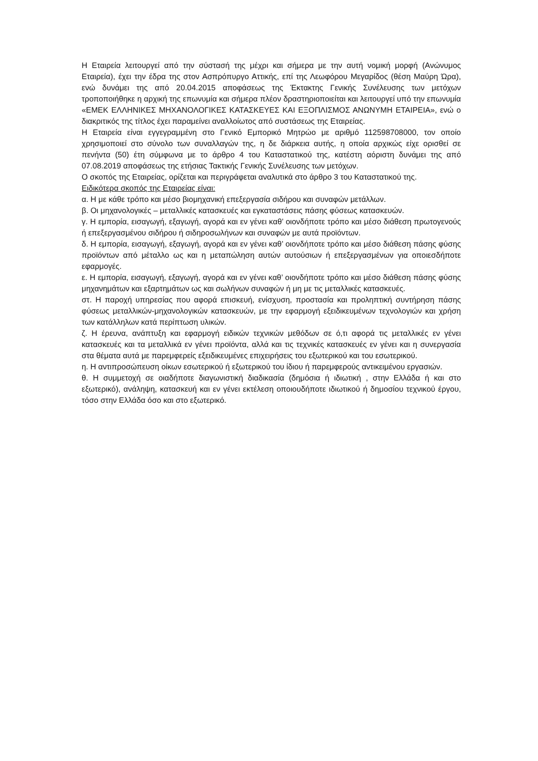Η Εταιρεία λειτουργεί από την σύστασή της μέχρι και σήμερα με την αυτή νομική μορφή (Ανώνυμος Εταιρεία), έχει την έδρα της στον Ασπρόπυργο Αττικής, επί της Λεωφόρου Μεγαρίδος (θέση Μαύρη Ώρα), ενώ δυνάμει της από 20.04.2015 αποφάσεως της Έκτακτης Γενικής Συνέλευσης των μετόχων τροποποιήθηκε η αρχική της επωνυμία και σήμερα πλέον δραστηριοποιείται και λειτουργεί υπό την επωνυμία «ΕΜΕΚ ΕΛΛΗΝΙΚΕΣ ΜΗΧΑΝΟΛΟΓΙΚΕΣ ΚΑΤΑΣΚΕΥΕΣ ΚΑΙ ΕΞΟΠΛΙΣΜΟΣ ΑΝΩΝΥΜΗ ΕΤΑΙΡΕΙΑ», ενώ ο διακριτικός της τίτλος έχει παραμείνει αναλλοίωτος από συστάσεως της Εταιρείας.
Η Εταιρεία είναι εγγεγραμμένη στο Γενικό Εμπορικό Μητρώο με αριθμό 112598708000, τον οποίο χρησιμοποιεί στο σύνολο των συναλλαγών της, η δε διάρκεια αυτής, η οποία αρχικώς είχε ορισθεί σε πενήντα (50) έτη σύμφωνα με το άρθρο 4 του Καταστατικού της, κατέστη αόριστη δυνάμει της από 07.08.2019 αποφάσεως της ετήσιας Τακτικής Γενικής Συνέλευσης των μετόχων.
Ο σκοπός της Εταιρείας, ορίζεται και περιγράφεται αναλυτικά στο άρθρο 3 του Καταστατικού της.
Ειδικότερα σκοπός της Εταιρείας είναι:
α. Η με κάθε τρόπο και μέσο βιομηχανική επεξεργασία σιδήρου και συναφών μετάλλων.
β. Οι μηχανολογικές – μεταλλικές κατασκευές και εγκαταστάσεις πάσης φύσεως κατασκευών.
γ. Η εμπορία, εισαγωγή, εξαγωγή, αγορά και εν γένει καθ’ οιονδήποτε τρόπο και μέσο διάθεση πρωτογενούς ή επεξεργασμένου σιδήρου ή σιδηροσωλήνων και συναφών με αυτά προϊόντων.
δ. Η εμπορία, εισαγωγή, εξαγωγή, αγορά και εν γένει καθ’ οιονδήποτε τρόπο και μέσο διάθεση πάσης φύσης προϊόντων από μέταλλο ως και η μεταπώληση αυτών αυτούσιων ή επεξεργασμένων για οποιεσδήποτε εφαρμογές.
ε. Η εμπορία, εισαγωγή, εξαγωγή, αγορά και εν γένει καθ’ οιονδήποτε τρόπο και μέσο διάθεση πάσης φύσης μηχανημάτων και εξαρτημάτων ως και σωλήνων συναφών ή μη με τις μεταλλικές κατασκευές.
στ. Η παροχή υπηρεσίας που αφορά επισκευή, ενίσχυση, προστασία και προληπτική συντήρηση πάσης φύσεως μεταλλικών-μηχανολογικών κατασκευών, με την εφαρμογή εξειδικευμένων τεχνολογιών και χρήση των κατάλληλων κατά περίπτωση υλικών.
ζ. Η έρευνα, ανάπτυξη και εφαρμογή ειδικών τεχνικών μεθόδων σε ό,τι αφορά τις μεταλλικές εν γένει κατασκευές και τα μεταλλικά εν γένει προϊόντα, αλλά και τις τεχνικές κατασκευές εν γένει και η συνεργασία στα θέματα αυτά με παρεμφερείς εξειδικευμένες επιχειρήσεις του εξωτερικού και του εσωτερικού.
η. Η αντιπροσώπευση οίκων εσωτερικού ή εξωτερικού του ίδιου ή παρεμφερούς αντικειμένου εργασιών.
θ. Η συμμετοχή σε οιαδήποτε διαγωνιστική διαδικασία (δημόσια ή ιδιωτική , στην Ελλάδα ή και στο εξωτερικό), ανάληψη, κατασκευή και εν γένει εκτέλεση οποιουδήποτε ιδιωτικού ή δημοσίου τεχνικού έργου, τόσο στην Ελλάδα όσο και στο εξωτερικό.